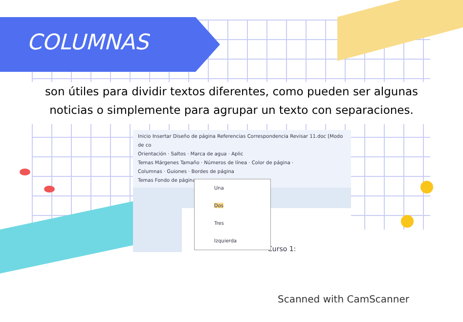COLUMNAS
son útiles para dividir textos diferentes, como pueden ser algunas noticias o simplemente para agrupar un texto con separaciones.
Inicio Insertar Diseño de página Referencias Correspondencia Revisar 11.doc [Modo de co
Orientación · Saltos · Marca de agua · Aplic
Temas Márgenes Tamaño · Números de línea · Color de página ·
Columnas · Guiones · Bordes de página
Temas Fondo de página
Curso 1:
Una
Dos
Tres
Izquierda
Scanned with CamScanner